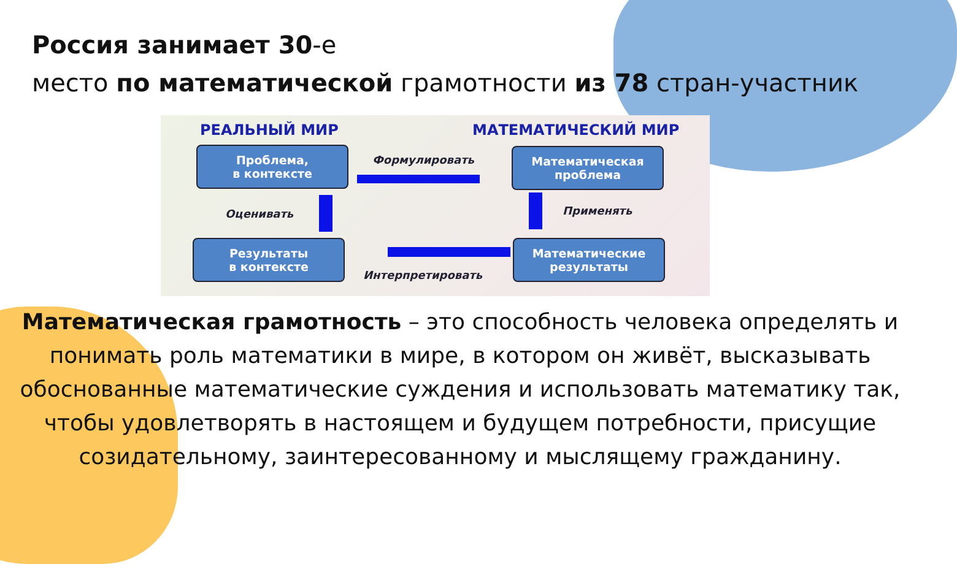Россия занимает 30-е
место по математической грамотности из 78 стран-участник
РЕАЛЬНЫЙ МИР МАТЕМАТИЧЕСКИЙ МИР
Проблема,
в контексте
Математическая
проблема
Результаты
в контексте
Математические
результаты
Формулировать
Оценивать Применять
Интерпретировать
Математическая грамотность – это способность человека определять и понимать роль математики в мире, в котором он живёт, высказывать обоснованные математические суждения и использовать математику так, чтобы удовлетворять в настоящем и будущем потребности, присущие созидательному, заинтересованному и мыслящему гражданину.